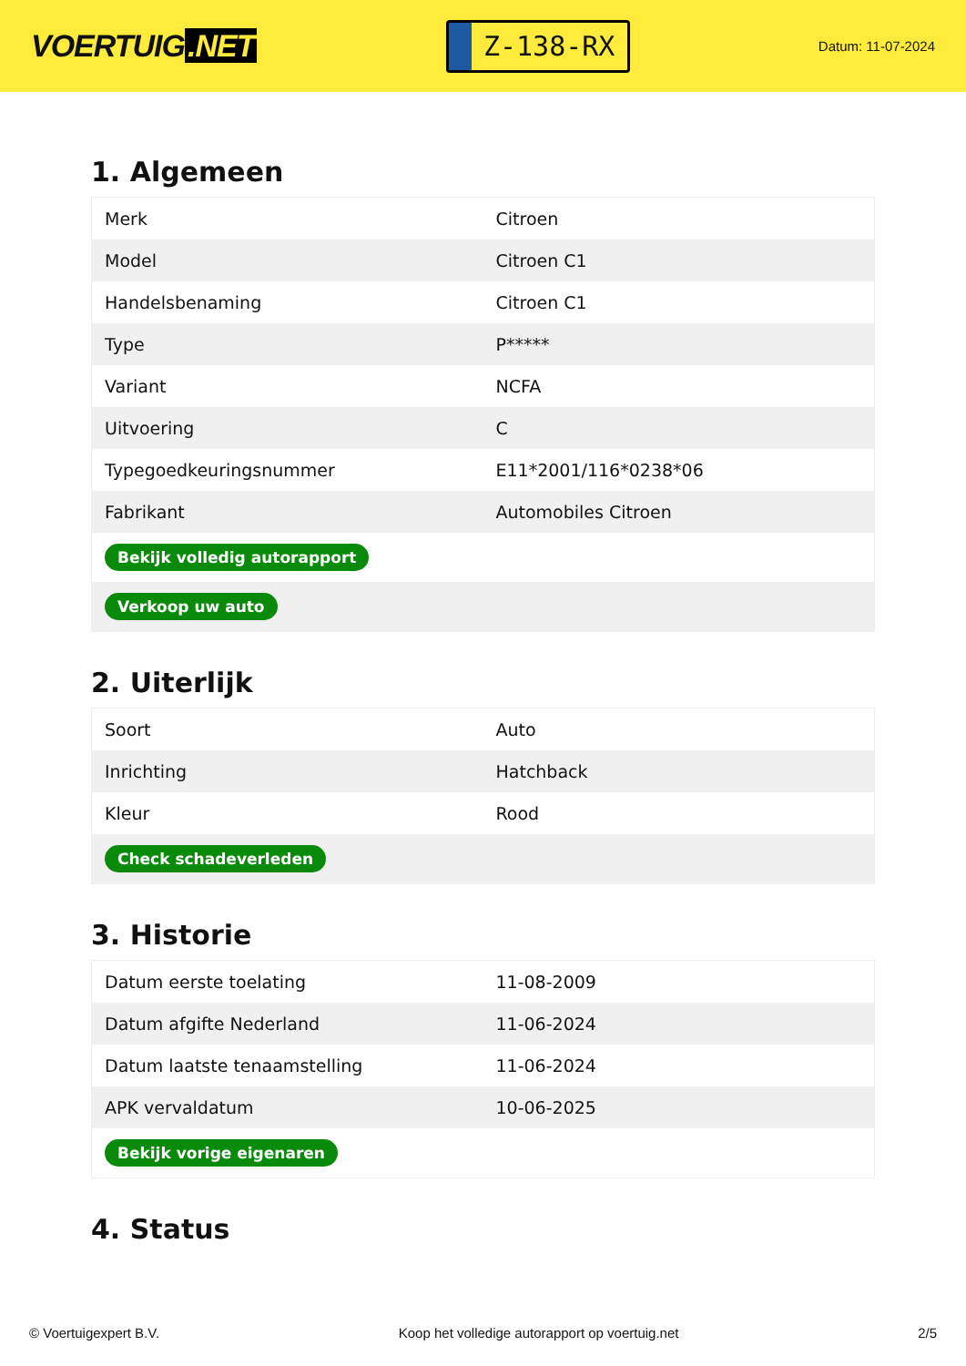VOERTUIG.NET
Z-138-RX
Datum: 11-07-2024
1. Algemeen
| Merk | Citroen |
| Model | Citroen C1 |
| Handelsbenaming | Citroen C1 |
| Type | P***** |
| Variant | NCFA |
| Uitvoering | C |
| Typegoedkeuringsnummer | E11*2001/116*0238*06 |
| Fabrikant | Automobiles Citroen |
| Bekijk volledig autorapport | |
| Verkoop uw auto | |
2. Uiterlijk
| Soort | Auto |
| Inrichting | Hatchback |
| Kleur | Rood |
| Check schadeverleden | |
3. Historie
| Datum eerste toelating | 11-08-2009 |
| Datum afgifte Nederland | 11-06-2024 |
| Datum laatste tenaamstelling | 11-06-2024 |
| APK vervaldatum | 10-06-2025 |
| Bekijk vorige eigenaren | |
4. Status
© Voertuigexpert B.V. Koop het volledige autorapport op voertuig.net 2/5